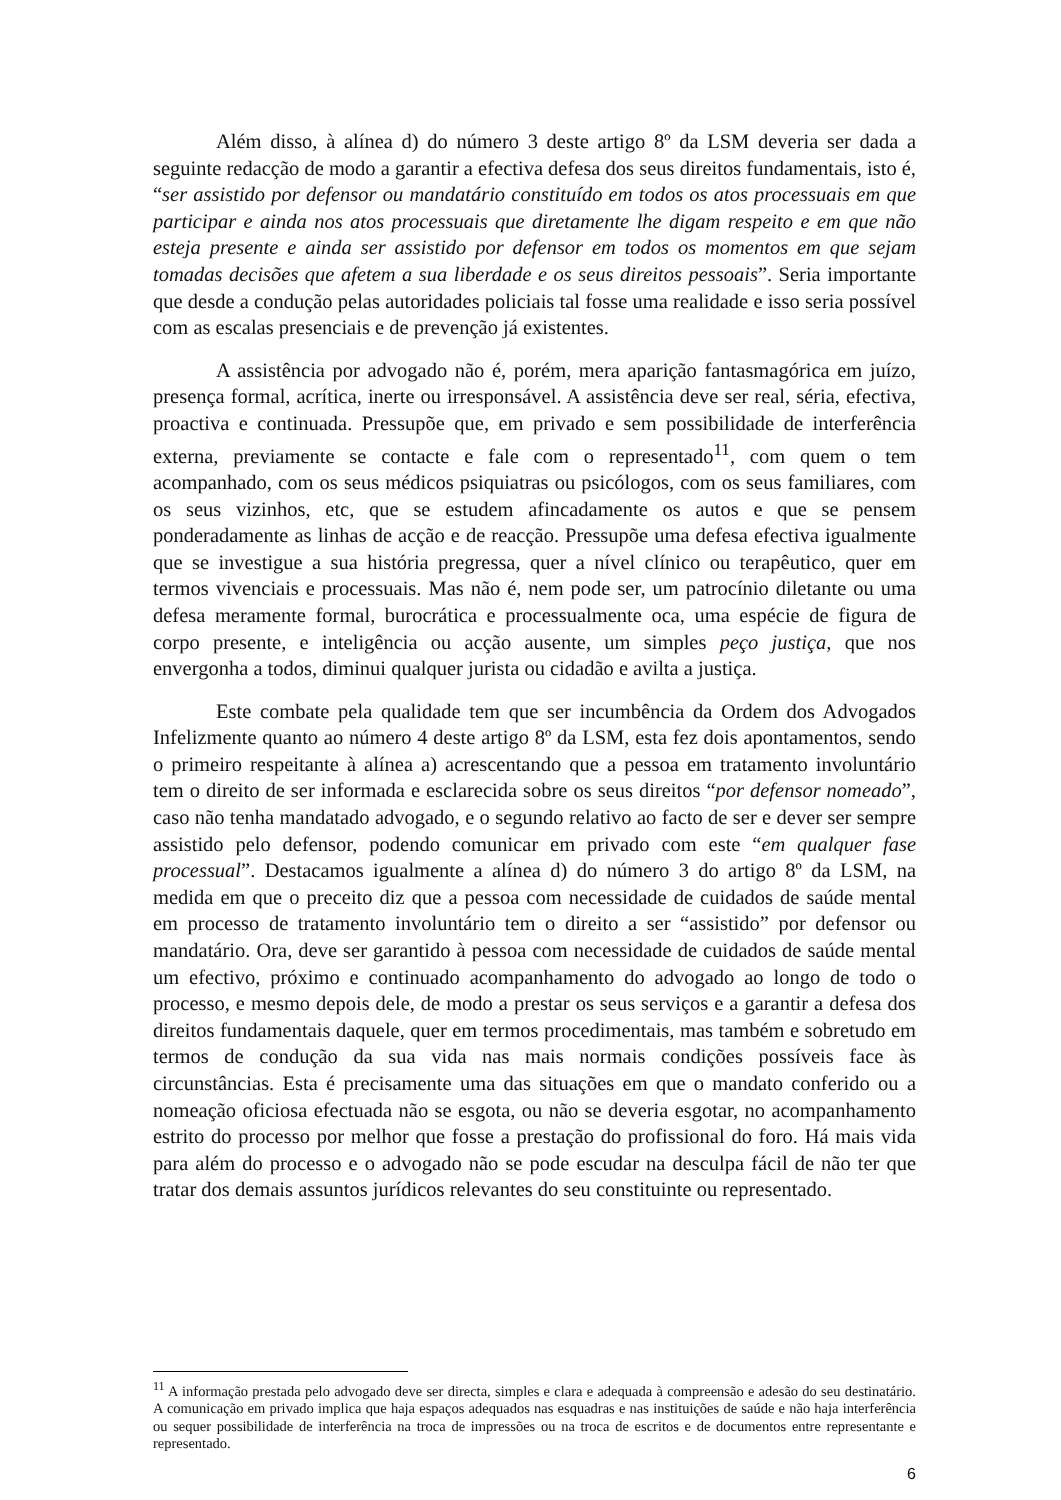Além disso, à alínea d) do número 3 deste artigo 8º da LSM deveria ser dada a seguinte redacção de modo a garantir a efectiva defesa dos seus direitos fundamentais, isto é, “ser assistido por defensor ou mandatário constituído em todos os atos processuais em que participar e ainda nos atos processuais que diretamente lhe digam respeito e em que não esteja presente e ainda ser assistido por defensor em todos os momentos em que sejam tomadas decisões que afetem a sua liberdade e os seus direitos pessoais”. Seria importante que desde a condução pelas autoridades policiais tal fosse uma realidade e isso seria possível com as escalas presenciais e de prevenção já existentes.
A assistência por advogado não é, porém, mera aparição fantasmagórica em juízo, presença formal, acrítica, inerte ou irresponsável. A assistência deve ser real, séria, efectiva, proactiva e continuada. Pressupõe que, em privado e sem possibilidade de interferência externa, previamente se contacte e fale com o representado<sup>11</sup>, com quem o tem acompanhado, com os seus médicos psiquiatras ou psicólogos, com os seus familiares, com os seus vizinhos, etc, que se estudem afincadamente os autos e que se pensem ponderadamente as linhas de acção e de reacção. Pressupõe uma defesa efectiva igualmente que se investigue a sua história pregressa, quer a nível clínico ou terapêutico, quer em termos vivenciais e processuais. Mas não é, nem pode ser, um patrocínio diletante ou uma defesa meramente formal, burocrática e processualmente oca, uma espécie de figura de corpo presente, e inteligência ou acção ausente, um simples peço justiça, que nos envergonha a todos, diminui qualquer jurista ou cidadão e avilta a justiça.
Este combate pela qualidade tem que ser incumbência da Ordem dos Advogados Infelizmente quanto ao número 4 deste artigo 8º da LSM, esta fez dois apontamentos, sendo o primeiro respeitante à alínea a) acrescentando que a pessoa em tratamento involuntário tem o direito de ser informada e esclarecida sobre os seus direitos “por defensor nomeado”, caso não tenha mandatado advogado, e o segundo relativo ao facto de ser e dever ser sempre assistido pelo defensor, podendo comunicar em privado com este “em qualquer fase processual”. Destacamos igualmente a alínea d) do número 3 do artigo 8º da LSM, na medida em que o preceito diz que a pessoa com necessidade de cuidados de saúde mental em processo de tratamento involuntário tem o direito a ser “assistido” por defensor ou mandatário. Ora, deve ser garantido à pessoa com necessidade de cuidados de saúde mental um efectivo, próximo e continuado acompanhamento do advogado ao longo de todo o processo, e mesmo depois dele, de modo a prestar os seus serviços e a garantir a defesa dos direitos fundamentais daquele, quer em termos procedimentais, mas também e sobretudo em termos de condução da sua vida nas mais normais condições possíveis face às circunstâncias. Esta é precisamente uma das situações em que o mandato conferido ou a nomeação oficiosa efectuada não se esgota, ou não se deveria esgotar, no acompanhamento estrito do processo por melhor que fosse a prestação do profissional do foro. Há mais vida para além do processo e o advogado não se pode escudar na desculpa fácil de não ter que tratar dos demais assuntos jurídicos relevantes do seu constituinte ou representado.
<sup>11</sup> A informação prestada pelo advogado deve ser directa, simples e clara e adequada à compreensão e adesão do seu destinatário. A comunicação em privado implica que haja espaços adequados nas esquadras e nas instituições de saúde e não haja interferência ou sequer possibilidade de interferência na troca de impressões ou na troca de escritos e de documentos entre representante e representado.
6